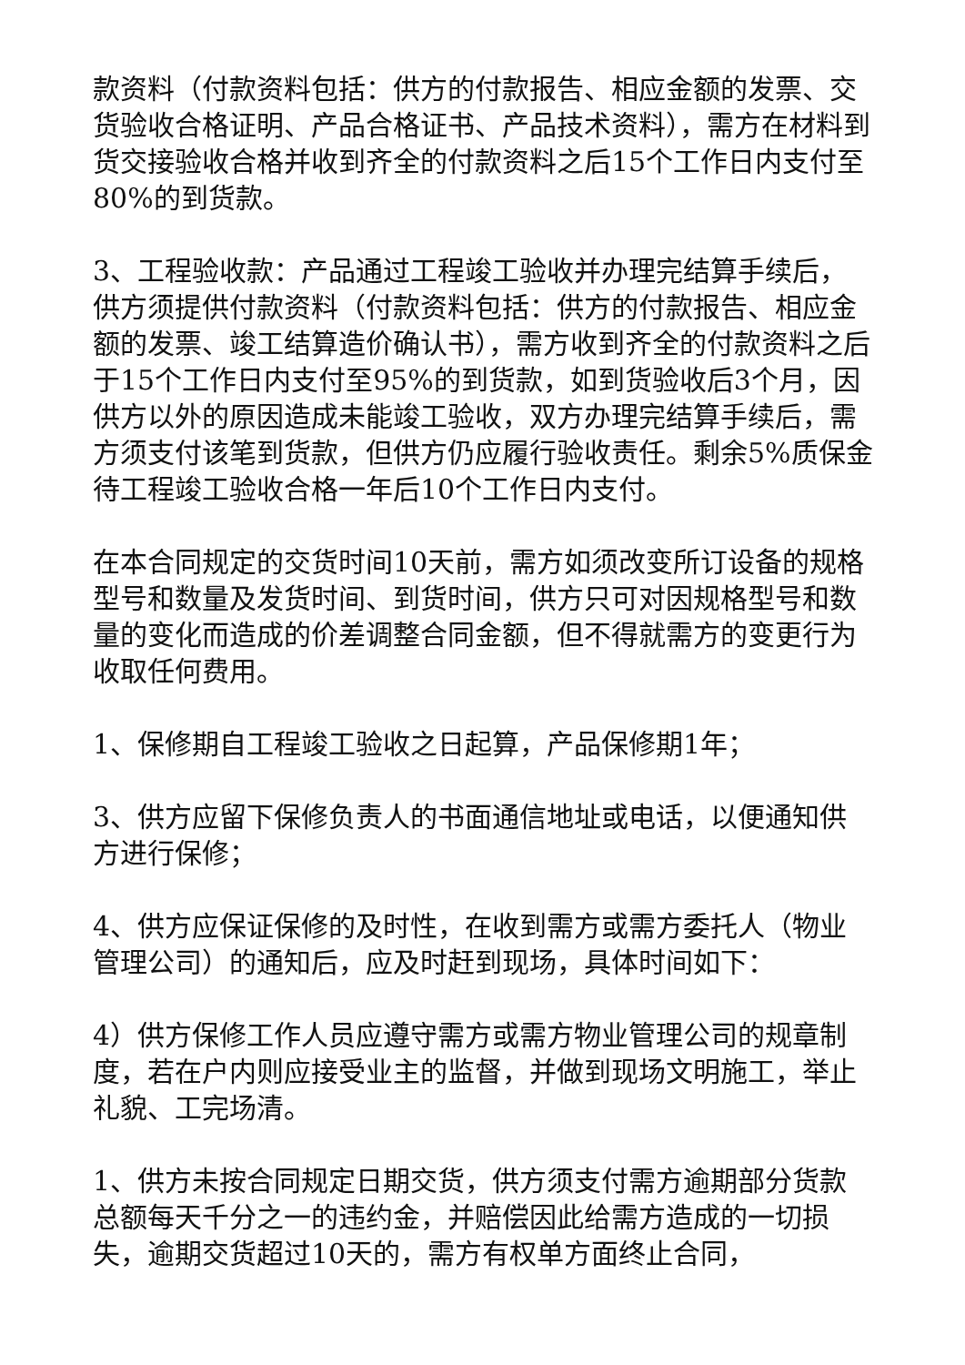款资料（付款资料包括：供方的付款报告、相应金额的发票、交货验收合格证明、产品合格证书、产品技术资料），需方在材料到货交接验收合格并收到齐全的付款资料之后15个工作日内支付至80%的到货款。
3、工程验收款：产品通过工程竣工验收并办理完结算手续后，供方须提供付款资料（付款资料包括：供方的付款报告、相应金额的发票、竣工结算造价确认书），需方收到齐全的付款资料之后于15个工作日内支付至95%的到货款，如到货验收后3个月，因供方以外的原因造成未能竣工验收，双方办理完结算手续后，需方须支付该笔到货款，但供方仍应履行验收责任。剩余5%质保金待工程竣工验收合格一年后10个工作日内支付。
在本合同规定的交货时间10天前，需方如须改变所订设备的规格型号和数量及发货时间、到货时间，供方只可对因规格型号和数量的变化而造成的价差调整合同金额，但不得就需方的变更行为收取任何费用。
1、保修期自工程竣工验收之日起算，产品保修期1年；
3、供方应留下保修负责人的书面通信地址或电话，以便通知供方进行保修；
4、供方应保证保修的及时性，在收到需方或需方委托人（物业管理公司）的通知后，应及时赶到现场，具体时间如下：
4）供方保修工作人员应遵守需方或需方物业管理公司的规章制度，若在户内则应接受业主的监督，并做到现场文明施工，举止礼貌、工完场清。
1、供方未按合同规定日期交货，供方须支付需方逾期部分货款总额每天千分之一的违约金，并赔偿因此给需方造成的一切损失，逾期交货超过10天的，需方有权单方面终止合同，